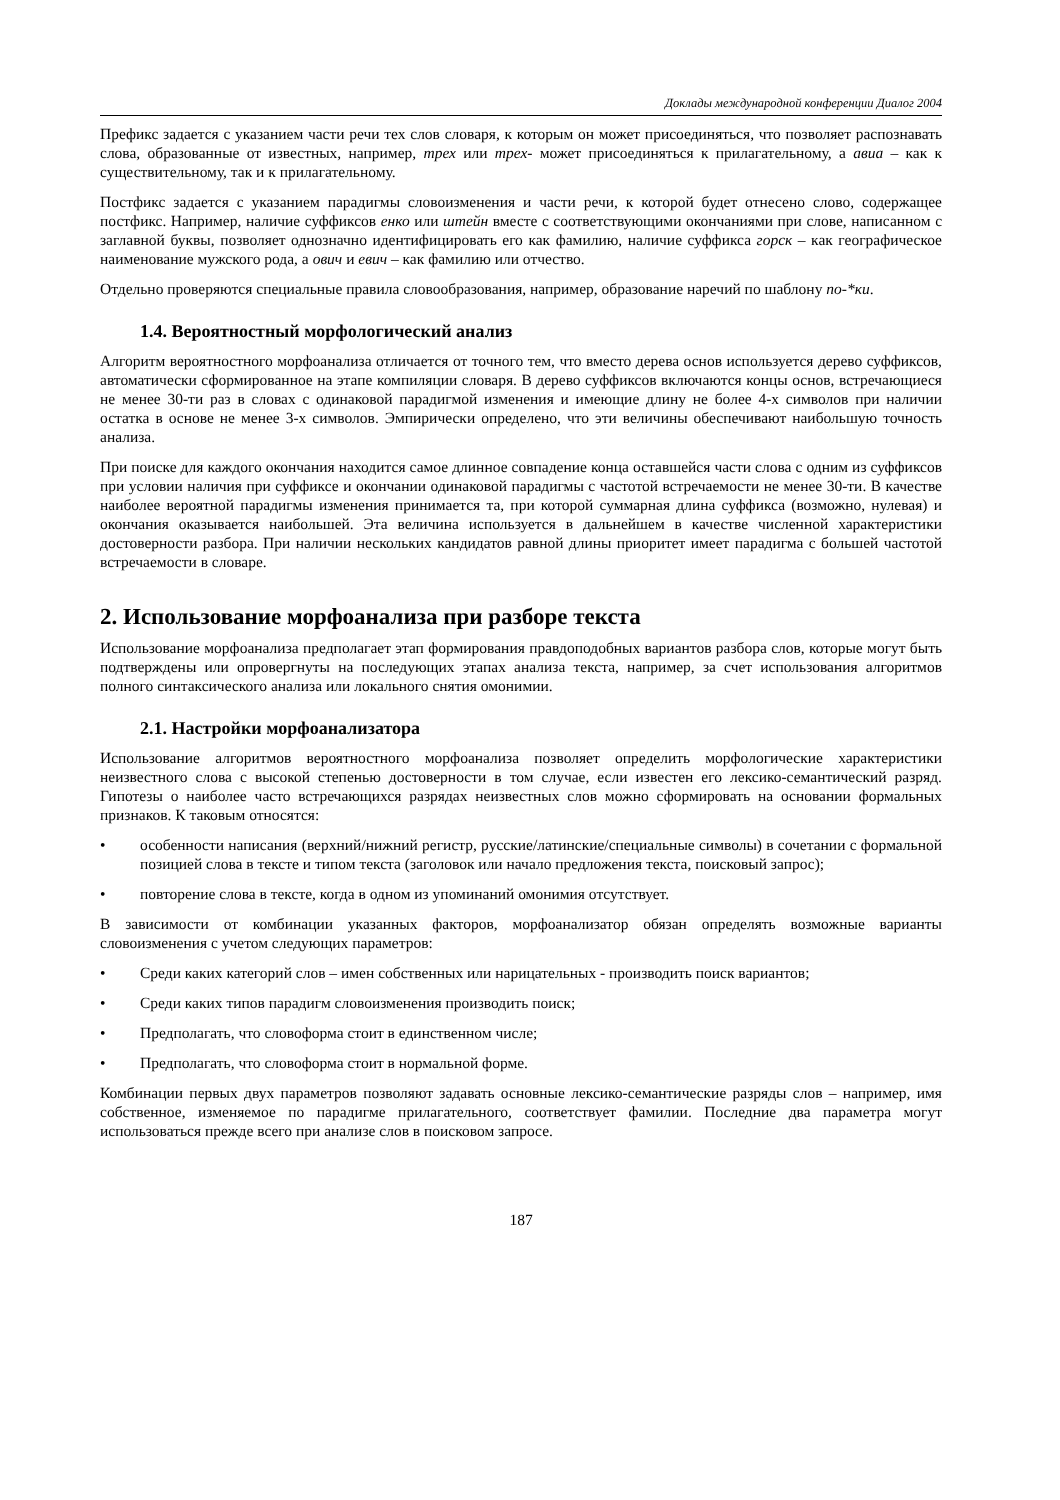Доклады международной конференции Диалог 2004
Префикс задается с указанием части речи тех слов словаря, к которым он может присоединяться, что позволяет распознавать слова, образованные от известных, например, трех или трех- может присоединяться к прилагательному, а авиа – как к существительному, так и к прилагательному.
Постфикс задается с указанием парадигмы словоизменения и части речи, к которой будет отнесено слово, содержащее постфикс. Например, наличие суффиксов енко или штейн вместе с соответствующими окончаниями при слове, написанном с заглавной буквы, позволяет однозначно идентифицировать его как фамилию, наличие суффикса горск – как географическое наименование мужского рода, а ович и евич – как фамилию или отчество.
Отдельно проверяются специальные правила словообразования, например, образование наречий по шаблону по-*ки.
1.4. Вероятностный морфологический анализ
Алгоритм вероятностного морфоанализа отличается от точного тем, что вместо дерева основ используется дерево суффиксов, автоматически сформированное на этапе компиляции словаря. В дерево суффиксов включаются концы основ, встречающиеся не менее 30-ти раз в словах с одинаковой парадигмой изменения и имеющие длину не более 4-х символов при наличии остатка в основе не менее 3-х символов. Эмпирически определено, что эти величины обеспечивают наибольшую точность анализа.
При поиске для каждого окончания находится самое длинное совпадение конца оставшейся части слова с одним из суффиксов при условии наличия при суффиксе и окончании одинаковой парадигмы с частотой встречаемости не менее 30-ти. В качестве наиболее вероятной парадигмы изменения принимается та, при которой суммарная длина суффикса (возможно, нулевая) и окончания оказывается наибольшей. Эта величина используется в дальнейшем в качестве численной характеристики достоверности разбора. При наличии нескольких кандидатов равной длины приоритет имеет парадигма с большей частотой встречаемости в словаре.
2. Использование морфоанализа при разборе текста
Использование морфоанализа предполагает этап формирования правдоподобных вариантов разбора слов, которые могут быть подтверждены или опровергнуты на последующих этапах анализа текста, например, за счет использования алгоритмов полного синтаксического анализа или локального снятия омонимии.
2.1. Настройки морфоанализатора
Использование алгоритмов вероятностного морфоанализа позволяет определить морфологические характеристики неизвестного слова с высокой степенью достоверности в том случае, если известен его лексико-семантический разряд. Гипотезы о наиболее часто встречающихся разрядах неизвестных слов можно сформировать на основании формальных признаков. К таковым относятся:
• особенности написания (верхний/нижний регистр, русские/латинские/специальные символы) в сочетании с формальной позицией слова в тексте и типом текста (заголовок или начало предложения текста, поисковый запрос);
• повторение слова в тексте, когда в одном из упоминаний омонимия отсутствует.
В зависимости от комбинации указанных факторов, морфоанализатор обязан определять возможные варианты словоизменения с учетом следующих параметров:
• Среди каких категорий слов – имен собственных или нарицательных - производить поиск вариантов;
• Среди каких типов парадигм словоизменения производить поиск;
• Предполагать, что словоформа стоит в единственном числе;
• Предполагать, что словоформа стоит в нормальной форме.
Комбинации первых двух параметров позволяют задавать основные лексико-семантические разряды слов – например, имя собственное, изменяемое по парадигме прилагательного, соответствует фамилии. Последние два параметра могут использоваться прежде всего при анализе слов в поисковом запросе.
187